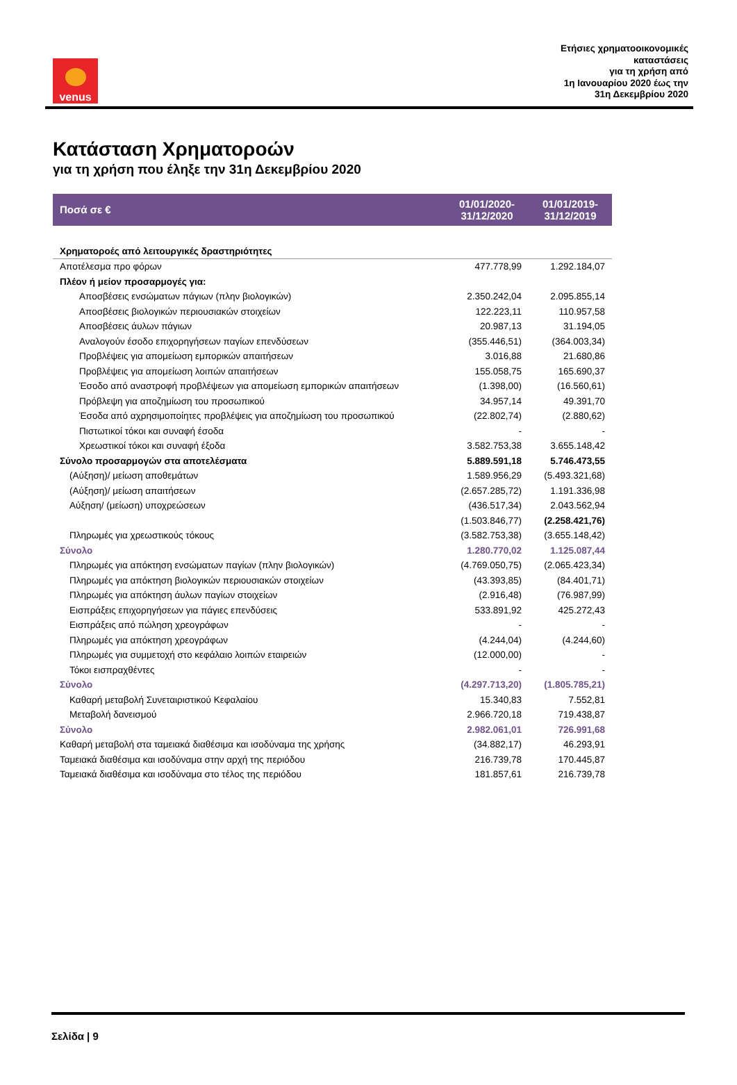venus
Ετήσιες χρηματοοικονομικές
καταστάσεις
για τη χρήση από
1η Ιανουαρίου 2020 έως την
31η Δεκεμβρίου 2020
Κατάσταση Χρηματοροών
για τη χρήση που έληξε την 31η Δεκεμβρίου 2020
| Ποσά σε € | 01/01/2020- 31/12/2020 | 01/01/2019- 31/12/2019 |
| --- | --- | --- |
| Χρηματοροές από λειτουργικές δραστηριότητες | | |
| Αποτέλεσμα προ φόρων | 477.778,99 | 1.292.184,07 |
| Πλέον ή μείον προσαρμογές για: | | |
| Αποσβέσεις ενσώματων πάγιων (πλην βιολογικών) | 2.350.242,04 | 2.095.855,14 |
| Αποσβέσεις βιολογικών περιουσιακών στοιχείων | 122.223,11 | 110.957,58 |
| Αποσβέσεις άυλων πάγιων | 20.987,13 | 31.194,05 |
| Αναλογούν έσοδο επιχορηγήσεων παγίων επενδύσεων | (355.446,51) | (364.003,34) |
| Προβλέψεις για απομείωση εμπορικών απαιτήσεων | 3.016,88 | 21.680,86 |
| Προβλέψεις για απομείωση λοιπών απαιτήσεων | 155.058,75 | 165.690,37 |
| Έσοδο από αναστροφή προβλέψεων για απομείωση εμπορικών απαιτήσεων | (1.398,00) | (16.560,61) |
| Πρόβλεψη για αποζημίωση του προσωπικού | 34.957,14 | 49.391,70 |
| Έσοδα από αχρησιμοποίητες προβλέψεις για αποζημίωση του προσωπικού | (22.802,74) | (2.880,62) |
| Πιστωτικοί τόκοι και συναφή έσοδα | - | - |
| Χρεωστικοί τόκοι και συναφή έξοδα | 3.582.753,38 | 3.655.148,42 |
| Σύνολο προσαρμογών στα αποτελέσματα | 5.889.591,18 | 5.746.473,55 |
| (Αύξηση)/ μείωση αποθεμάτων | 1.589.956,29 | (5.493.321,68) |
| (Αύξηση)/ μείωση απαιτήσεων | (2.657.285,72) | 1.191.336,98 |
| Αύξηση/ (μείωση) υποχρεώσεων | (436.517,34) | 2.043.562,94 |
| | (1.503.846,77) | (2.258.421,76) |
| Πληρωμές για χρεωστικούς τόκους | (3.582.753,38) | (3.655.148,42) |
| Σύνολο | 1.280.770,02 | 1.125.087,44 |
| Πληρωμές για απόκτηση ενσώματων παγίων (πλην βιολογικών) | (4.769.050,75) | (2.065.423,34) |
| Πληρωμές για απόκτηση βιολογικών περιουσιακών στοιχείων | (43.393,85) | (84.401,71) |
| Πληρωμές για απόκτηση άυλων παγίων στοιχείων | (2.916,48) | (76.987,99) |
| Εισπράξεις επιχορηγήσεων για πάγιες επενδύσεις | 533.891,92 | 425.272,43 |
| Εισπράξεις από πώληση χρεογράφων | - | - |
| Πληρωμές για απόκτηση χρεογράφων | (4.244,04) | (4.244,60) |
| Πληρωμές για συμμετοχή στο κεφάλαιο λοιπών εταιρειών | (12.000,00) | - |
| Τόκοι εισπραχθέντες | - | - |
| Σύνολο | (4.297.713,20) | (1.805.785,21) |
| Καθαρή μεταβολή Συνεταιριστικού Κεφαλαίου | 15.340,83 | 7.552,81 |
| Μεταβολή δανεισμού | 2.966.720,18 | 719.438,87 |
| Σύνολο | 2.982.061,01 | 726.991,68 |
| Καθαρή μεταβολή στα ταμειακά διαθέσιμα και ισοδύναμα της χρήσης | (34.882,17) | 46.293,91 |
| Ταμειακά διαθέσιμα και ισοδύναμα στην αρχή της περιόδου | 216.739,78 | 170.445,87 |
| Ταμειακά διαθέσιμα και ισοδύναμα στο τέλος της περιόδου | 181.857,61 | 216.739,78 |
Σελίδα | 9